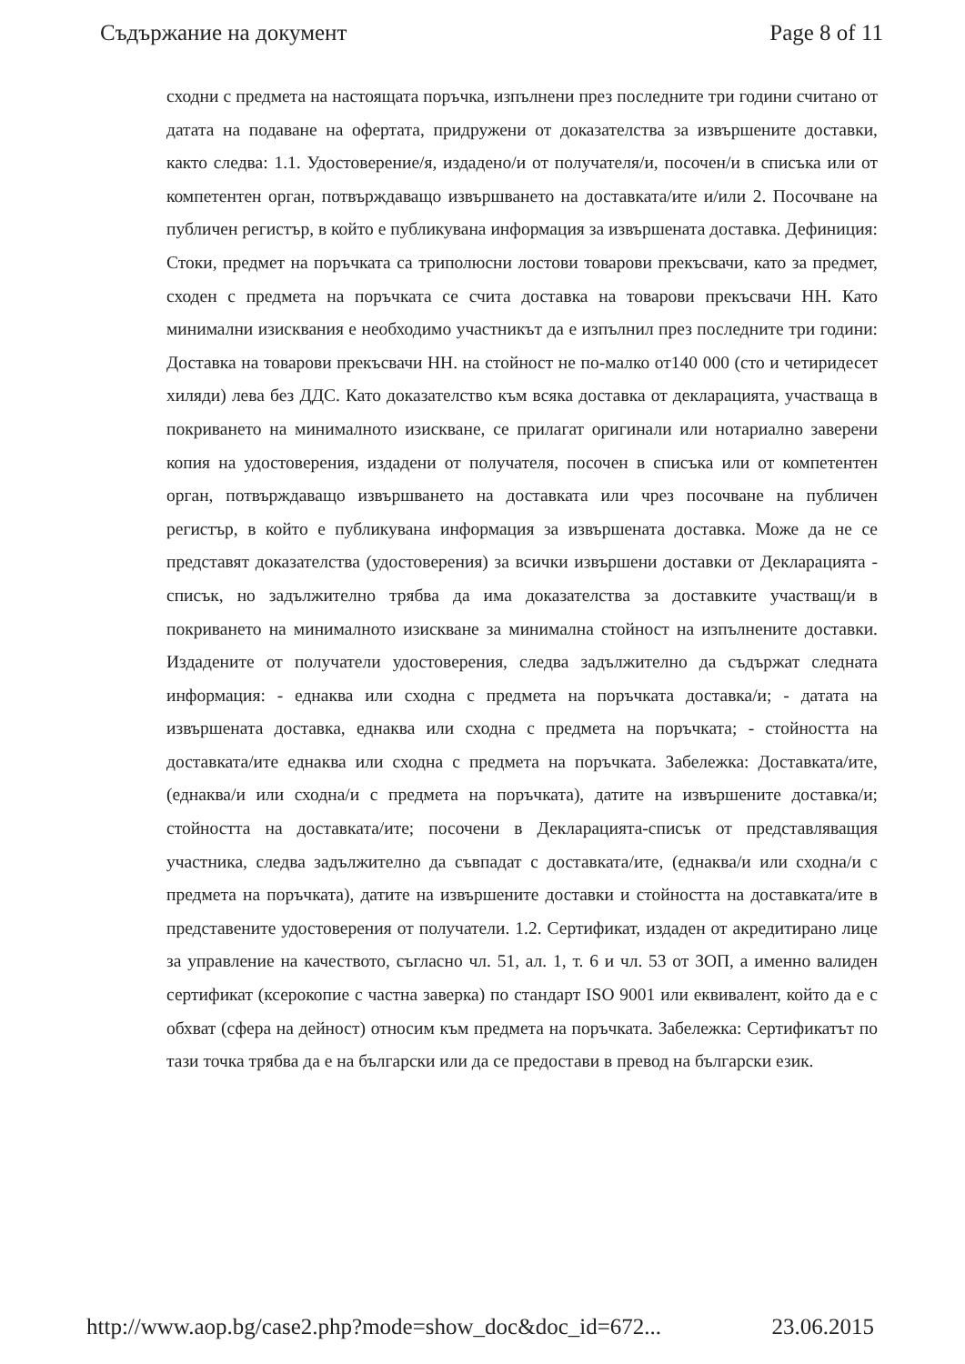Съдържание на документ Page 8 of 11
сходни с предмета на настоящата поръчка, изпълнени през последните три години считано от датата на подаване на офертата, придружени от доказателства за извършените доставки, както следва: 1.1. Удостоверение/я, издадено/и от получателя/и, посочен/и в списъка или от компетентен орган, потвърждаващо извършването на доставката/ите и/или 2. Посочване на публичен регистър, в който е публикувана информация за извършената доставка. Дефиниция: Стоки, предмет на поръчката са триполюсни лостови товарови прекъсвачи, като за предмет, сходен с предмета на поръчката се счита доставка на товарови прекъсвачи НН. Като минимални изисквания е необходимо участникът да е изпълнил през последните три години: Доставка на товарови прекъсвачи НН. на стойност не по-малко от140 000 (сто и четиридесет хиляди) лева без ДДС. Като доказателство към всяка доставка от декларацията, участваща в покриването на минималното изискване, се прилагат оригинали или нотариално заверени копия на удостоверения, издадени от получателя, посочен в списъка или от компетентен орган, потвърждаващо извършването на доставката или чрез посочване на публичен регистър, в който е публикувана информация за извършената доставка. Може да не се представят доказателства (удостоверения) за всички извършени доставки от Декларацията - списък, но задължително трябва да има доказателства за доставките участващ/и в покриването на минималното изискване за минимална стойност на изпълнените доставки. Издадените от получатели удостоверения, следва задължително да съдържат следната информация: - еднаква или сходна с предмета на поръчката доставка/и; - датата на извършената доставка, еднаква или сходна с предмета на поръчката; - стойността на доставката/ите еднаква или сходна с предмета на поръчката. Забележка: Доставката/ите, (еднаква/и или сходна/и с предмета на поръчката), датите на извършените доставка/и; стойността на доставката/ите; посочени в Декларацията-списък от представляващия участника, следва задължително да съвпадат с доставката/ите, (еднаква/и или сходна/и с предмета на поръчката), датите на извършените доставки и стойността на доставката/ите в представените удостоверения от получатели. 1.2. Сертификат, издаден от акредитирано лице за управление на качеството, съгласно чл. 51, ал. 1, т. 6 и чл. 53 от ЗОП, а именно валиден сертификат (ксерокопие с частна заверка) по стандарт ISO 9001 или еквивалент, който да е с обхват (сфера на дейност) относим към предмета на поръчката. Забележка: Сертификатът по тази точка трябва да е на български или да се предостави в превод на български език.
http://www.aop.bg/case2.php?mode=show_doc&doc_id=672... 23.06.2015